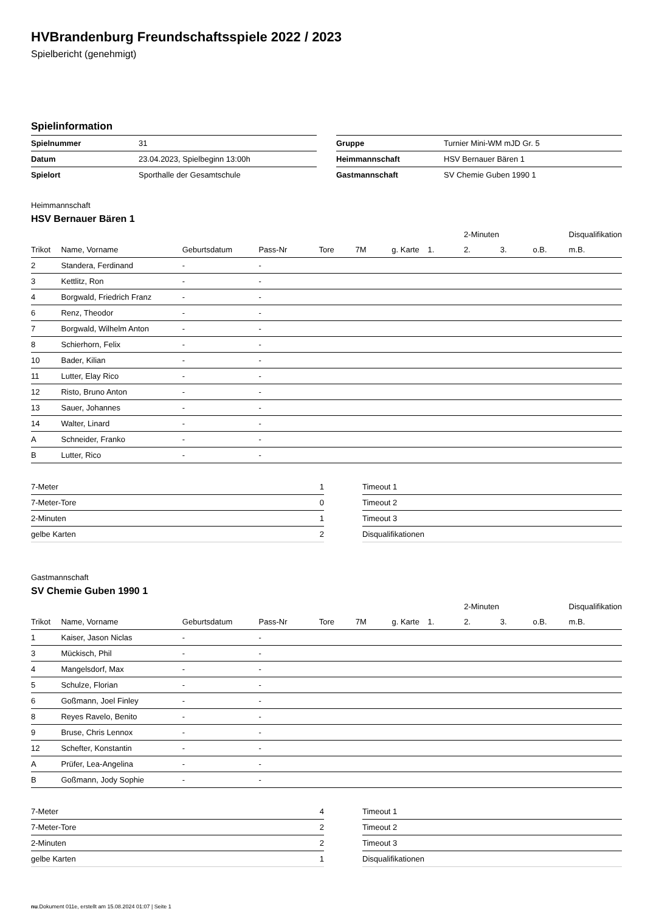HVBrandenburg Freundschaftsspiele 2022 / 2023
Spielbericht (genehmigt)
Spielinformation
| Spielnummer | 31 |
| Datum | 23.04.2023, Spielbeginn 13:00h |
| Spielort | Sporthalle der Gesamtschule |
| Gruppe | Turnier Mini-WM mJD Gr. 5 |
| Heimmannschaft | HSV Bernauer Bären 1 |
| Gastmannschaft | SV Chemie Guben 1990 1 |
Heimmannschaft
HSV Bernauer Bären 1
| | | | | | | | | 2-Minuten | | | Disqualifikation |
| --- | --- | --- | --- | --- | --- | --- | --- | --- | --- | --- | --- |
| Trikot | Name, Vorname | Geburtsdatum | Pass-Nr | Tore | 7M | g. Karte | 1. | 2. | 3. | o.B. | m.B. |
| 2 | Standera, Ferdinand | - | - | | | | | | | | |
| 3 | Kettlitz, Ron | - | - | | | | | | | | |
| 4 | Borgwald, Friedrich Franz | - | - | | | | | | | | |
| 6 | Renz, Theodor | - | - | | | | | | | | |
| 7 | Borgwald, Wilhelm Anton | - | - | | | | | | | | |
| 8 | Schierhorn, Felix | - | - | | | | | | | | |
| 10 | Bader, Kilian | - | - | | | | | | | | |
| 11 | Lutter, Elay Rico | - | - | | | | | | | | |
| 12 | Risto, Bruno Anton | - | - | | | | | | | | |
| 13 | Sauer, Johannes | - | - | | | | | | | | |
| 14 | Walter, Linard | - | - | | | | | | | | |
| A | Schneider, Franko | - | - | | | | | | | | |
| B | Lutter, Rico | - | - | | | | | | | | |
| 7-Meter | 1 |
| 7-Meter-Tore | 0 |
| 2-Minuten | 1 |
| gelbe Karten | 2 |
| Timeout 1 |
| Timeout 2 |
| Timeout 3 |
| Disqualifikationen |
Gastmannschaft
SV Chemie Guben 1990 1
| | | | | | | | | 2-Minuten | | | Disqualifikation |
| --- | --- | --- | --- | --- | --- | --- | --- | --- | --- | --- | --- |
| Trikot | Name, Vorname | Geburtsdatum | Pass-Nr | Tore | 7M | g. Karte | 1. | 2. | 3. | o.B. | m.B. |
| 1 | Kaiser, Jason Niclas | - | - | | | | | | | | |
| 3 | Mückisch, Phil | - | - | | | | | | | | |
| 4 | Mangelsdorf, Max | - | - | | | | | | | | |
| 5 | Schulze, Florian | - | - | | | | | | | | |
| 6 | Goßmann, Joel Finley | - | - | | | | | | | | |
| 8 | Reyes Ravelo, Benito | - | - | | | | | | | | |
| 9 | Bruse, Chris Lennox | - | - | | | | | | | | |
| 12 | Schefter, Konstantin | - | - | | | | | | | | |
| A | Prüfer, Lea-Angelina | - | - | | | | | | | | |
| B | Goßmann, Jody Sophie | - | - | | | | | | | | |
| 7-Meter | 4 |
| 7-Meter-Tore | 2 |
| 2-Minuten | 2 |
| gelbe Karten | 1 |
| Timeout 1 |
| Timeout 2 |
| Timeout 3 |
| Disqualifikationen |
nu.Dokument 011e, erstellt am 15.08.2024 01:07 | Seite 1